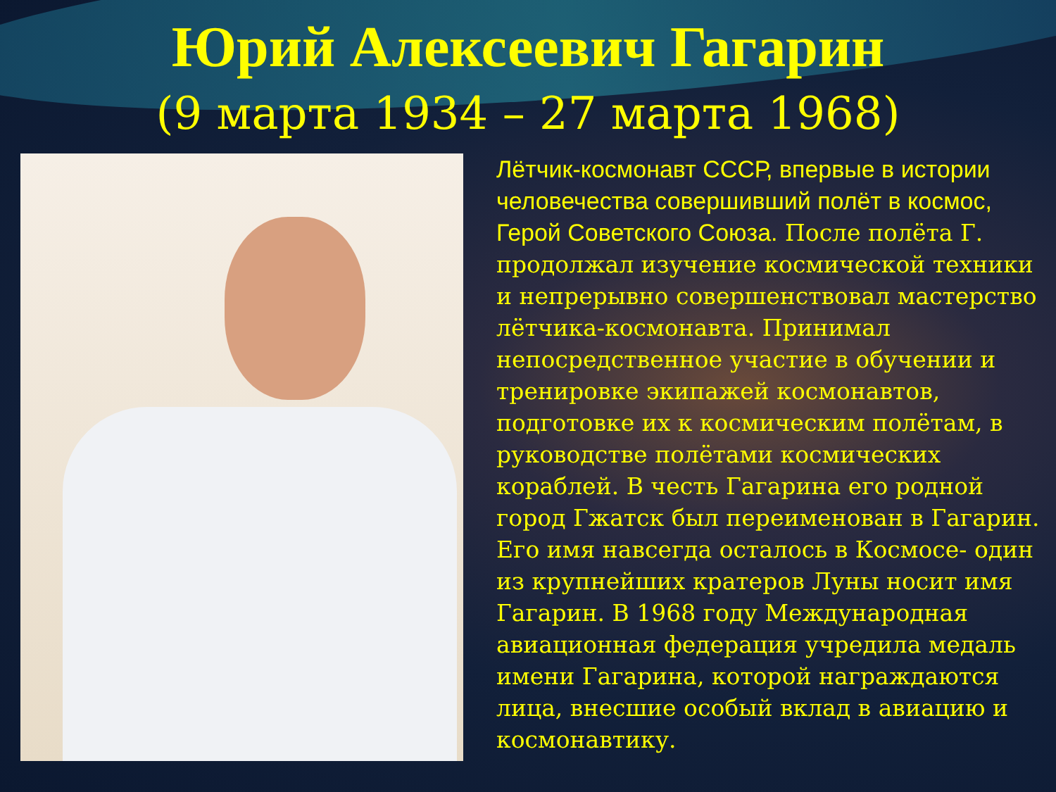Юрий Алексеевич Гагарин
(9 марта 1934 – 27 марта 1968)
Лётчик-космонавт СССР, впервые в истории человечества совершивший полёт в космос, Герой Советского Союза. После полёта Г. продолжал изучение космической техники и непрерывно совершенствовал мастерство лётчика-космонавта. Принимал непосредственное участие в обучении и тренировке экипажей космонавтов, подготовке их к космическим полётам, в руководстве полётами космических кораблей. В честь Гагарина его родной город Гжатск был переименован в Гагарин. Его имя навсегда осталось в Космосе- один из крупнейших кратеров Луны носит имя Гагарин. В 1968 году Международная авиационная федерация учредила медаль имени Гагарина, которой награждаются лица, внесшие особый вклад в авиацию и космонавтику.